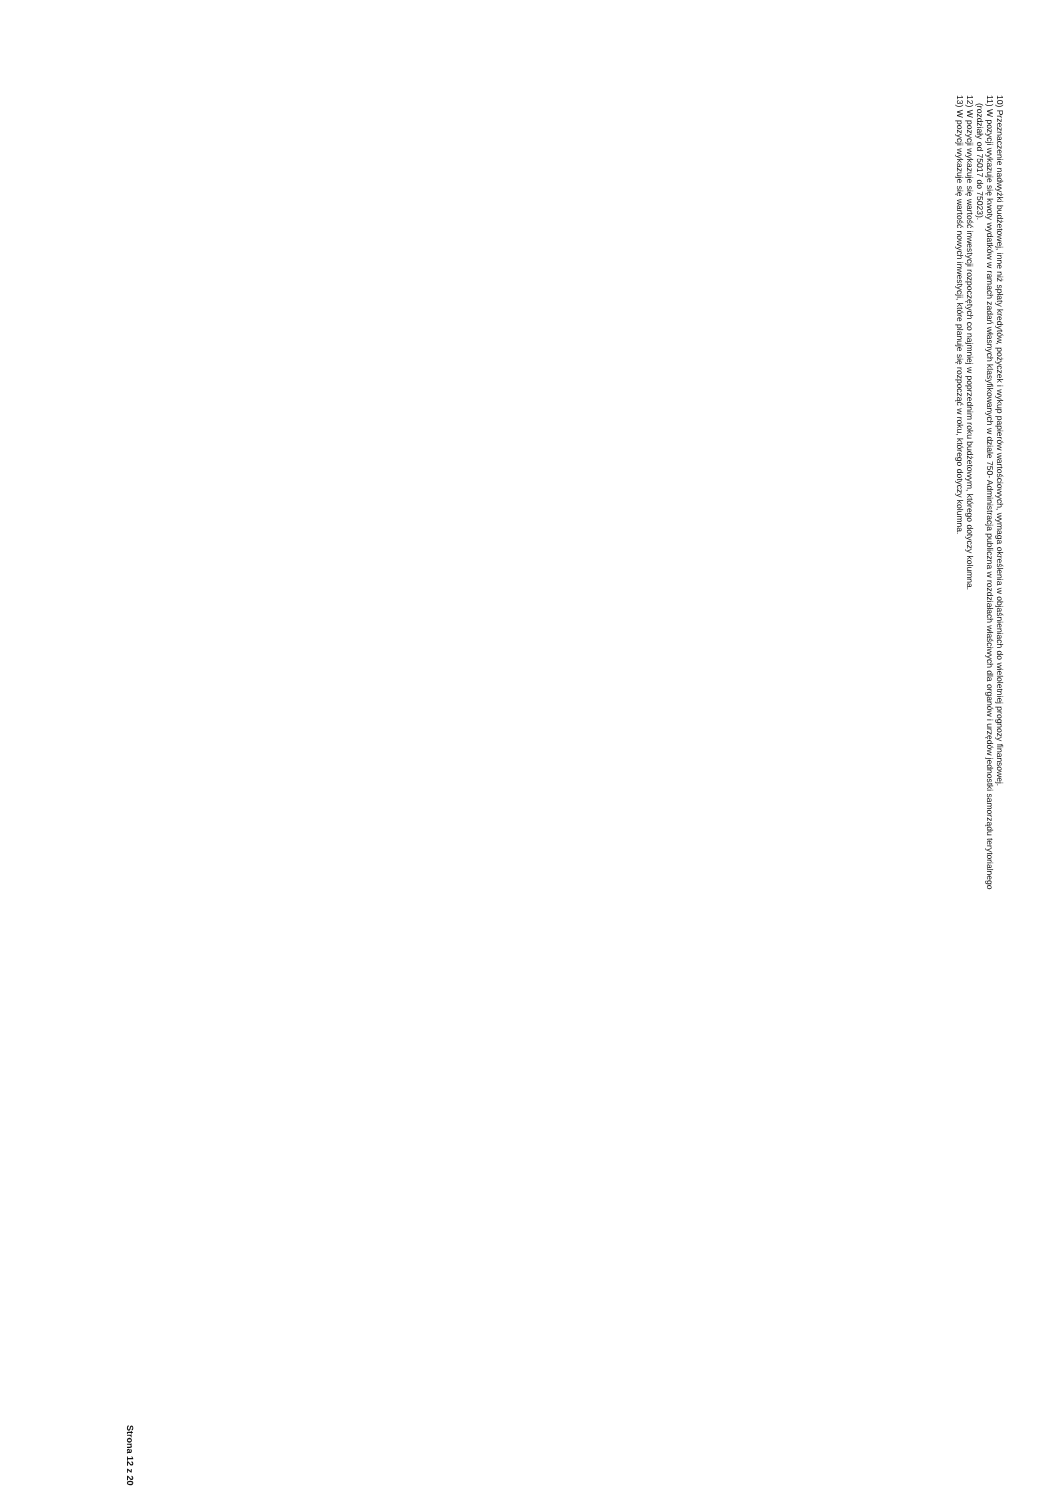10) Przeznaczenie nadwyżki budżetowej, inne niż spłaty kredytów, pożyczek i wykup papierów wartościowych, wymaga określenia w objaśnieniach do wieloletniej prognozy finansowej.
11) W pozycji wykazuje się kwoty wydatków w ramach zadań własnych klasyfikowanych w dziale 750- Administracja publiczna w rozdziałach właściwych dla organów i urzędów jednostki samorządu terytorialnego
(rozdziały od 75017 do 75023).
12) W pozycji wykazuje się wartość inwestycji rozpoczętych co najmniej w poprzednim roku budżetowym, którego dotyczy kolumna.
13) W pozycji wykazuje się wartość nowych inwestycji, które planuje się rozpocząć w roku, którego dotyczy kolumna.
Strona 12 z 20